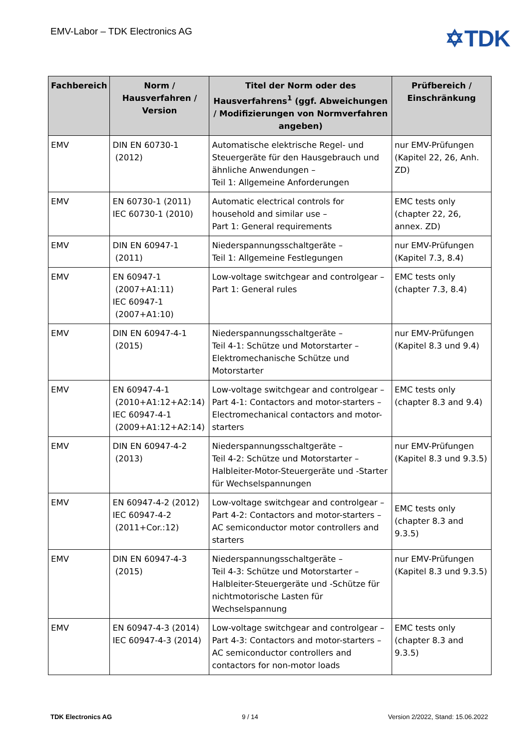EMV-Labor – TDK Electronics AG
✡TDK
| Fachbereich | Norm / Hausverfahren / Version | Titel der Norm oder des Hausverfahrens<sup>1</sup> (ggf. Abweichungen / Modifizierungen von Normverfahren angeben) | Prüfbereich / Einschränkung |
| --- | --- | --- | --- |
| EMV | DIN EN 60730-1 (2012) | Automatische elektrische Regel- und Steuergeräte für den Hausgebrauch und ähnliche Anwendungen – Teil 1: Allgemeine Anforderungen | nur EMV-Prüfungen (Kapitel 22, 26, Anh. ZD) |
| EMV | EN 60730-1 (2011) IEC 60730-1 (2010) | Automatic electrical controls for household and similar use – Part 1: General requirements | EMC tests only (chapter 22, 26, annex. ZD) |
| EMV | DIN EN 60947-1 (2011) | Niederspannungsschaltgeräte – Teil 1: Allgemeine Festlegungen | nur EMV-Prüfungen (Kapitel 7.3, 8.4) |
| EMV | EN 60947-1 (2007+A1:11) IEC 60947-1 (2007+A1:10) | Low-voltage switchgear and controlgear – Part 1: General rules | EMC tests only (chapter 7.3, 8.4) |
| EMV | DIN EN 60947-4-1 (2015) | Niederspannungsschaltgeräte – Teil 4-1: Schütze und Motorstarter – Elektromechanische Schütze und Motorstarter | nur EMV-Prüfungen (Kapitel 8.3 und 9.4) |
| EMV | EN 60947-4-1 (2010+A1:12+A2:14) IEC 60947-4-1 (2009+A1:12+A2:14) | Low-voltage switchgear and controlgear – Part 4-1: Contactors and motor-starters – Electromechanical contactors and motor-starters | EMC tests only (chapter 8.3 and 9.4) |
| EMV | DIN EN 60947-4-2 (2013) | Niederspannungsschaltgeräte – Teil 4-2: Schütze und Motorstarter – Halbleiter-Motor-Steuergeräte und -Starter für Wechselspannungen | nur EMV-Prüfungen (Kapitel 8.3 und 9.3.5) |
| EMV | EN 60947-4-2 (2012) IEC 60947-4-2 (2011+Cor.:12) | Low-voltage switchgear and controlgear – Part 4-2: Contactors and motor-starters – AC semiconductor motor controllers and starters | EMC tests only (chapter 8.3 and 9.3.5) |
| EMV | DIN EN 60947-4-3 (2015) | Niederspannungsschaltgeräte – Teil 4-3: Schütze und Motorstarter – Halbleiter-Steuergeräte und -Schütze für nichtmotorische Lasten für Wechselspannung | nur EMV-Prüfungen (Kapitel 8.3 und 9.3.5) |
| EMV | EN 60947-4-3 (2014) IEC 60947-4-3 (2014) | Low-voltage switchgear and controlgear – Part 4-3: Contactors and motor-starters – AC semiconductor controllers and contactors for non-motor loads | EMC tests only (chapter 8.3 and 9.3.5) |
TDK Electronics AG 9 / 14 Version 2/2022, Stand: 15.06.2022